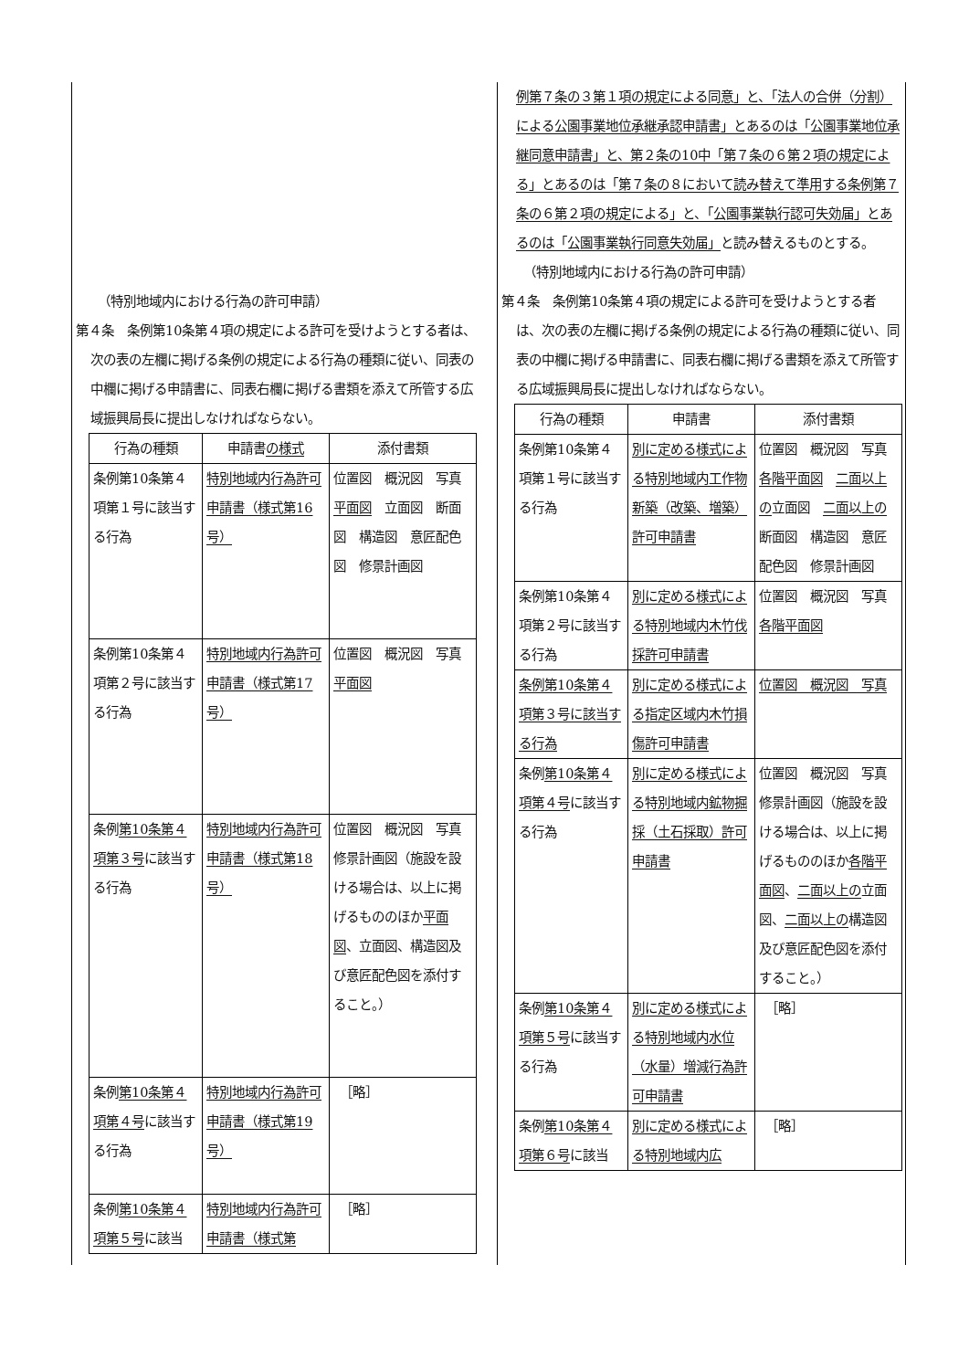（特別地域内における行為の許可申請）
第４条　条例第10条第４項の規定による許可を受けようとする者は、次の表の左欄に掲げる条例の規定による行為の種類に従い、同表の中欄に掲げる申請書に、同表右欄に掲げる書類を添えて所管する広域振興局長に提出しなければならない。
| 行為の種類 | 申請書 の様式 | 添付書類 |
| 条例第10条第４項第１号に該当する行為 | 特別地域内行為許可申請書（様式第16号） | 位置図 概況図 写真 平面図 立面図 断面図 構造図 意匠配色図 修景計画図 |
| 条例第10条第４項第２号に該当する行為 | 特別地域内行為許可申請書（様式第17号） | 位置図 概況図 写真 平面図 |
| 条例 第10条第４項第３号 に該当する行為 | 特別地域内行為許可申請書（様式第18号） | 位置図 概況図 写真 修景計画図（施設を設ける場合は、以上に掲げるもののほか 平面図 、立面図、構造図及び意匠配色図を添付すること。） |
| 条例 第10条第４項第４号 に該当する行為 | 特別地域内行為許可申請書（様式第19号） | ［略］ |
| 条例 第10条第４項第５号 に該当 | 特別地域内行為許可申請書（様式第 | ［略］ |
例第７条の３第１項の規定による同意」と、「法人の合併（分割）による公園事業地位承継承認申請書」とあるのは「公園事業地位承継同意申請書」と、第２条の10中「第７条の６第２項の規定による」とあるのは「第７条の８において読み替えて準用する条例第７条の６第２項の規定による」と、「公園事業執行認可失効届」とあるのは「公園事業執行同意失効届」と読み替えるものとする。
（特別地域内における行為の許可申請）
第４条　条例第10条第４項の規定による許可を受けようとする者は、次の表の左欄に掲げる条例の規定による行為の種類に従い、同表の中欄に掲げる申請書に、同表右欄に掲げる書類を添えて所管する広域振興局長に提出しなければならない。
| 行為の種類 | 申請書 | 添付書類 |
| 条例第10条第４項第１号に該当する行為 | 別に定める様式による特別地域内工作物新築（改築、増築）許可申請書 | 位置図 概況図 写真 各階平面図 二面以上の 立面図 二面以上の 断面図 構造図 意匠配色図 修景計画図 |
| 条例第10条第４項第２号に該当する行為 | 別に定める様式による特別地域内木竹伐採許可申請書 | 位置図 概況図 写真 各階平面図 |
| 条例第10条第４項第３号に該当する行為 | 別に定める様式による指定区域内木竹損傷許可申請書 | 位置図 概況図 写真 |
| 条例 第10条第４項第４号 に該当する行為 | 別に定める様式による特別地域内鉱物掘採（土石採取）許可申請書 | 位置図 概況図 写真 修景計画図（施設を設ける場合は、以上に掲げるもののほか 各階平面図 、 二面以上の 立面図、 二面以上の 構造図及び意匠配色図を添付すること。） |
| 条例 第10条第４項第５号 に該当する行為 | 別に定める様式による特別地域内水位（水量）増減行為許可申請書 | ［略］ |
| 条例 第10条第４項第６号 に該当 | 別に定める様式による特別地域内広 | ［略］ |